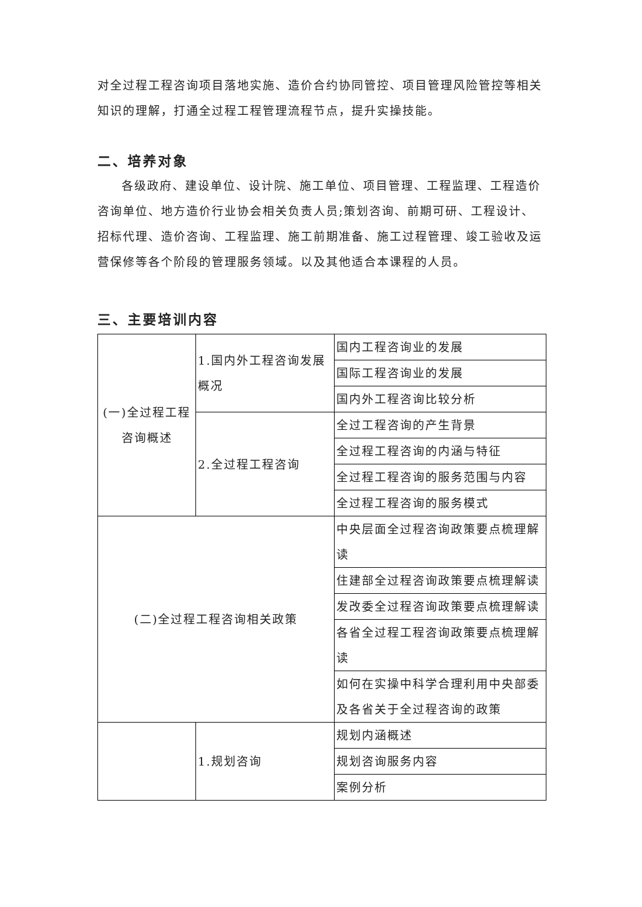对全过程工程咨询项目落地实施、造价合约协同管控、项目管理风险管控等相关知识的理解，打通全过程工程管理流程节点，提升实操技能。
二、培养对象
各级政府、建设单位、设计院、施工单位、项目管理、工程监理、工程造价咨询单位、地方造价行业协会相关负责人员;策划咨询、前期可研、工程设计、招标代理、造价咨询、工程监理、施工前期准备、施工过程管理、竣工验收及运营保修等各个阶段的管理服务领域。以及其他适合本课程的人员。
三、主要培训内容
| (一)全过程工程咨询概述 | 1.国内外工程咨询发展概况 | 国内工程咨询业的发展 |
| | | 国际工程咨询业的发展 |
| | | 国内外工程咨询比较分析 |
| | 2.全过程工程咨询 | 全过工程咨询的产生背景 |
| | | 全过程工程咨询的内涵与特征 |
| | | 全过程工程咨询的服务范围与内容 |
| | | 全过程工程咨询的服务模式 |
| (二)全过程工程咨询相关政策 | | 中央层面全过程咨询政策要点梳理解读 |
| | | 住建部全过程咨询政策要点梳理解读 |
| | | 发改委全过程咨询政策要点梳理解读 |
| | | 各省全过程工程咨询政策要点梳理解读 |
| | | 如何在实操中科学合理利用中央部委及各省关于全过程咨询的政策 |
| | 1.规划咨询 | 规划内涵概述 |
| | | 规划咨询服务内容 |
| | | 案例分析 |